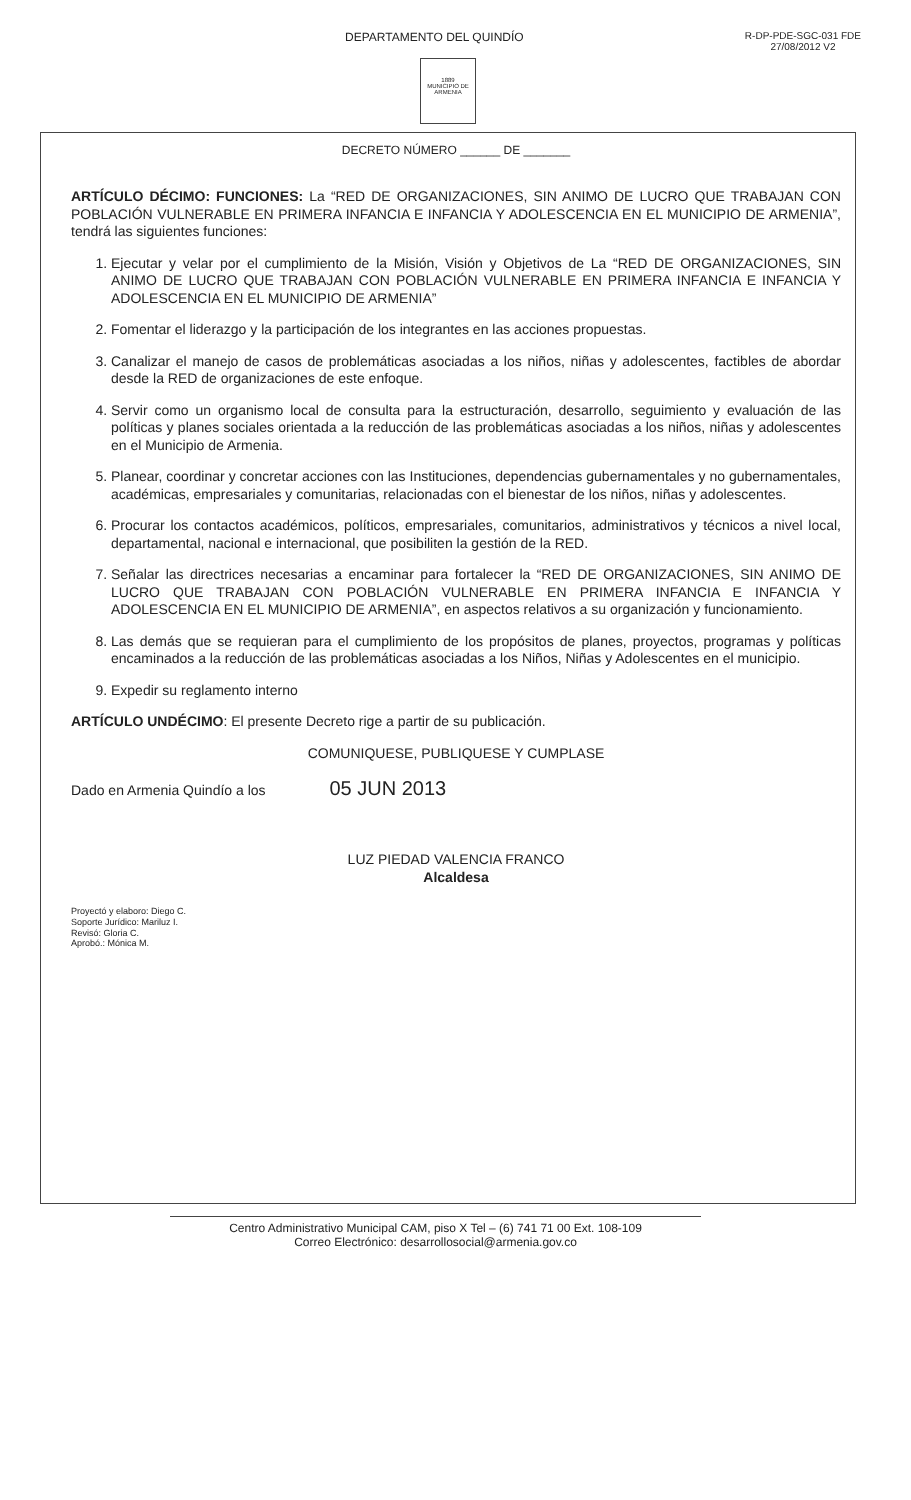DEPARTAMENTO DEL QUINDÍO
R-DP-PDE-SGC-031 FDE
27/08/2012 V2
1889
MUNICIPIO DE ARMENIA
DECRETO NÚMERO ______ DE _______
ARTÍCULO DÉCIMO: FUNCIONES: La “RED DE ORGANIZACIONES, SIN ANIMO DE LUCRO QUE TRABAJAN CON POBLACIÓN VULNERABLE EN PRIMERA INFANCIA E INFANCIA Y ADOLESCENCIA EN EL MUNICIPIO DE ARMENIA”, tendrá las siguientes funciones:
1. Ejecutar y velar por el cumplimiento de la Misión, Visión y Objetivos de La “RED DE ORGANIZACIONES, SIN ANIMO DE LUCRO QUE TRABAJAN CON POBLACIÓN VULNERABLE EN PRIMERA INFANCIA E INFANCIA Y ADOLESCENCIA EN EL MUNICIPIO DE ARMENIA”
2. Fomentar el liderazgo y la participación de los integrantes en las acciones propuestas.
3. Canalizar el manejo de casos de problemáticas asociadas a los niños, niñas y adolescentes, factibles de abordar desde la RED de organizaciones de este enfoque.
4. Servir como un organismo local de consulta para la estructuración, desarrollo, seguimiento y evaluación de las políticas y planes sociales orientada a la reducción de las problemáticas asociadas a los niños, niñas y adolescentes en el Municipio de Armenia.
5. Planear, coordinar y concretar acciones con las Instituciones, dependencias gubernamentales y no gubernamentales, académicas, empresariales y comunitarias, relacionadas con el bienestar de los niños, niñas y adolescentes.
6. Procurar los contactos académicos, políticos, empresariales, comunitarios, administrativos y técnicos a nivel local, departamental, nacional e internacional, que posibiliten la gestión de la RED.
7. Señalar las directrices necesarias a encaminar para fortalecer la “RED DE ORGANIZACIONES, SIN ANIMO DE LUCRO QUE TRABAJAN CON POBLACIÓN VULNERABLE EN PRIMERA INFANCIA E INFANCIA Y ADOLESCENCIA EN EL MUNICIPIO DE ARMENIA”, en aspectos relativos a su organización y funcionamiento.
8. Las demás que se requieran para el cumplimiento de los propósitos de planes, proyectos, programas y políticas encaminados a la reducción de las problemáticas asociadas a los Niños, Niñas y Adolescentes en el municipio.
9. Expedir su reglamento interno
ARTÍCULO UNDÉCIMO: El presente Decreto rige a partir de su publicación.
COMUNIQUESE, PUBLIQUESE Y CUMPLASE
Dado en Armenia Quindío a los 05 JUN 2013
LUZ PIEDAD VALENCIA FRANCO
Alcaldesa
Proyectó y elaboro: Diego C.
Soporte Jurídico: Mariluz I.
Revisó: Gloria C.
Aprobó.: Mónica M.
Centro Administrativo Municipal CAM, piso X Tel – (6) 741 71 00 Ext. 108-109
Correo Electrónico: desarrollosocial@armenia.gov.co